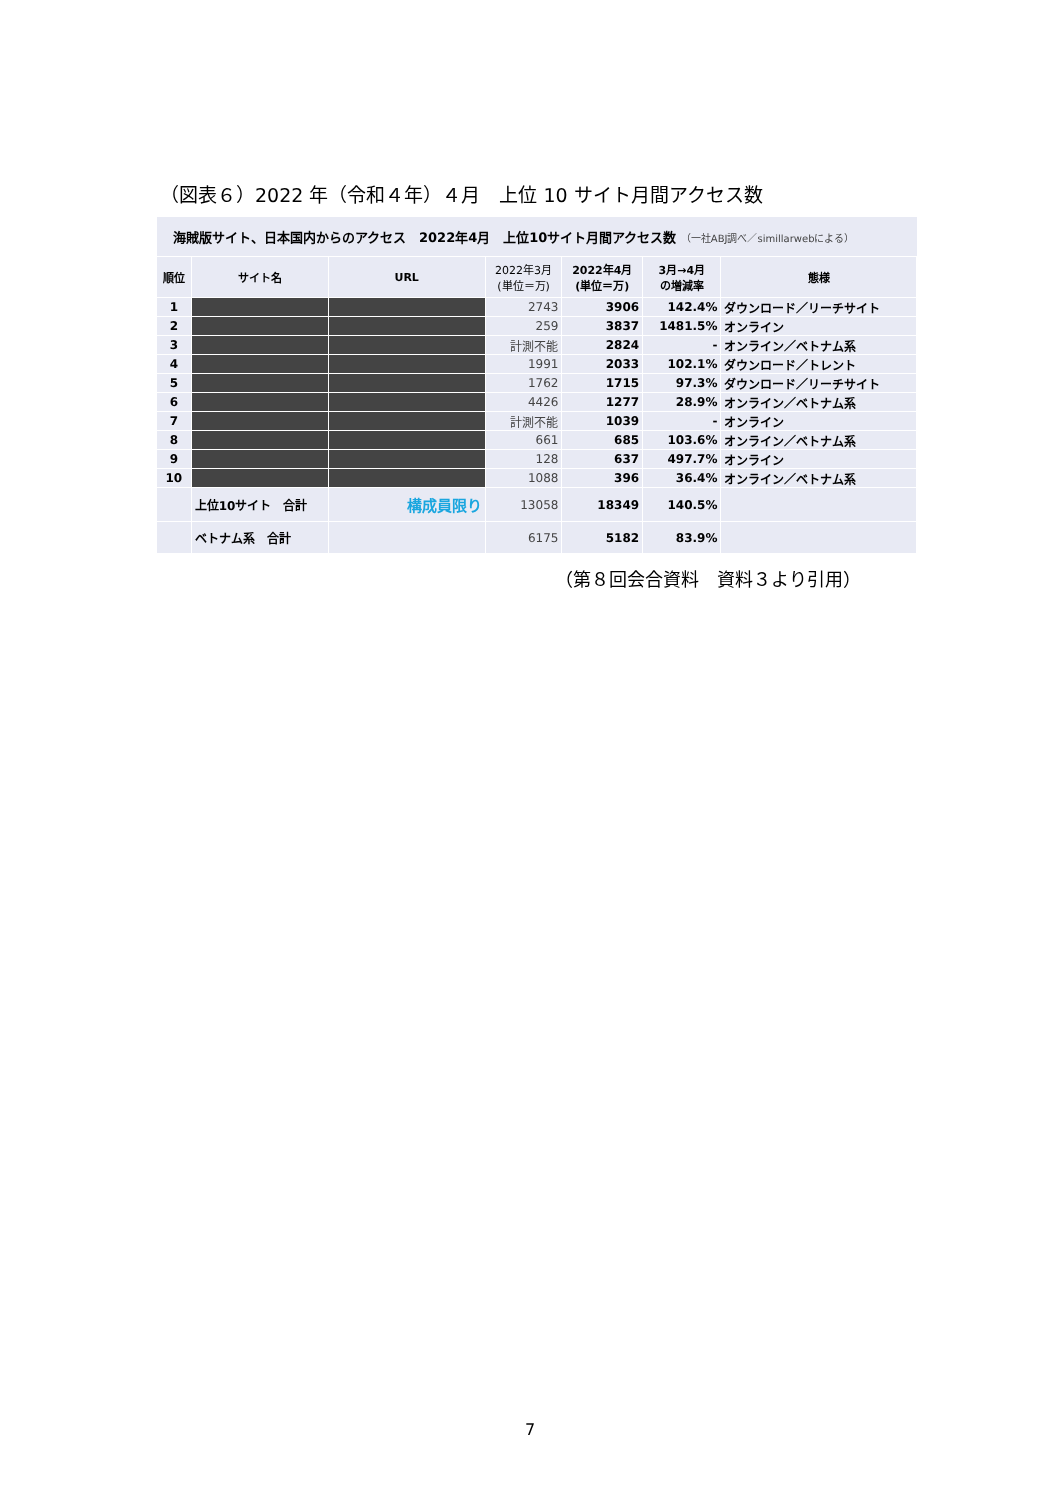（図表６）2022 年（令和４年）４月　上位 10 サイト月間アクセス数
海賊版サイト、日本国内からのアクセス　2022年4月　上位10サイト月間アクセス数 （一社ABJ調べ／simillarwebによる）
| 順位 | サイト名 | URL | 2022年3月 (単位＝万) | 2022年4月 (単位＝万) | 3月→4月 の増減率 | 態様 |
| --- | --- | --- | --- | --- | --- | --- |
| 1 | | | 2743 | 3906 | 142.4% | ダウンロード／リーチサイト |
| 2 | | | 259 | 3837 | 1481.5% | オンライン |
| 3 | | | 計測不能 | 2824 | - | オンライン／ベトナム系 |
| 4 | | | 1991 | 2033 | 102.1% | ダウンロード／トレント |
| 5 | | | 1762 | 1715 | 97.3% | ダウンロード／リーチサイト |
| 6 | | | 4426 | 1277 | 28.9% | オンライン／ベトナム系 |
| 7 | | | 計測不能 | 1039 | - | オンライン |
| 8 | | | 661 | 685 | 103.6% | オンライン／ベトナム系 |
| 9 | | | 128 | 637 | 497.7% | オンライン |
| 10 | | | 1088 | 396 | 36.4% | オンライン／ベトナム系 |
| | 上位10サイト 合計 | 構成員限り | 13058 | 18349 | 140.5% | |
| | ベトナム系 合計 | | 6175 | 5182 | 83.9% | |
（第８回会合資料　資料３より引用）
7